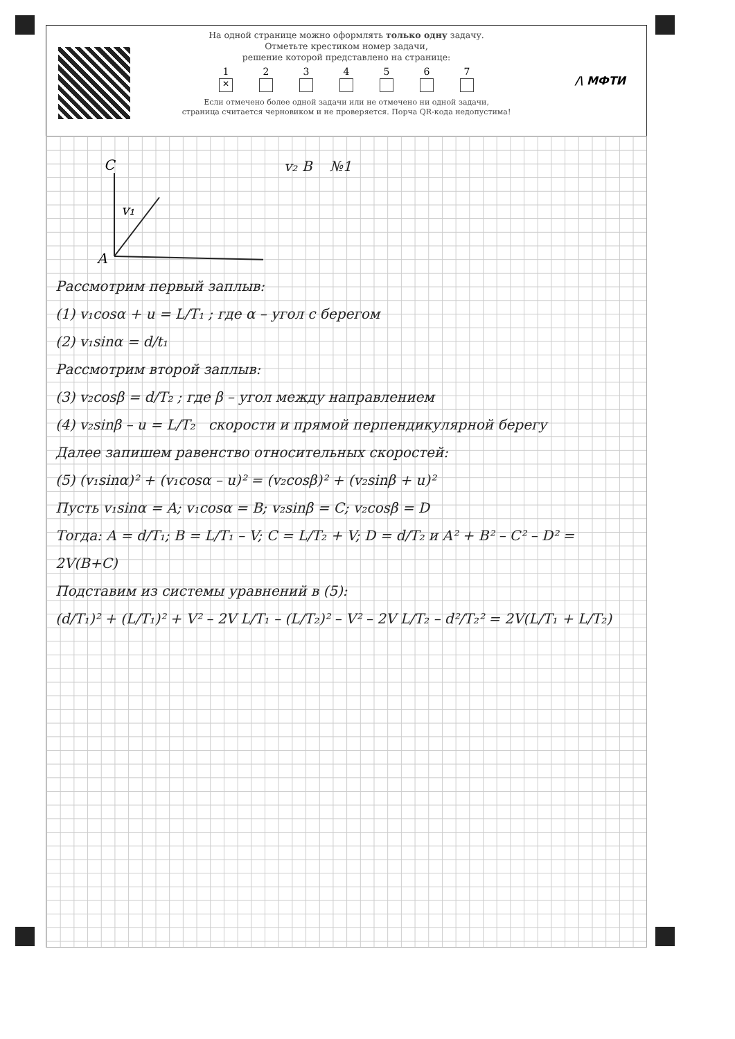На одной странице можно оформлять только одну задачу.
Отметьте крестиком номер задачи,
решение которой представлено на странице:
1
✕
2 3 4 5 6 7
Если отмечено более одной задачи или не отмечено ни одной задачи,
страница считается черновиком и не проверяется. Порча QR-кода недопустима!
/\ МФТИ
C
v₁
A
v₂ B №1
Рассмотрим первый заплыв:
(1) v₁cosα + u = L/T₁ ; где α – угол с берегом
(2) v₁sinα = d/t₁
Рассмотрим второй заплыв:
(3) v₂cosβ = d/T₂ ; где β – угол между направлением
(4) v₂sinβ – u = L/T₂ скорости и прямой перпендикулярной берегу
Далее запишем равенство относительных скоростей:
(5) (v₁sinα)² + (v₁cosα – u)² = (v₂cosβ)² + (v₂sinβ + u)²
Пусть v₁sinα = A; v₁cosα = B; v₂sinβ = C; v₂cosβ = D
Тогда: A = d/T₁; B = L/T₁ – V; C = L/T₂ + V; D = d/T₂ и A² + B² – C² – D² = 2V(B+C)
Подставим из системы уравнений в (5):
(d/T₁)² + (L/T₁)² + V² – 2V L/T₁ – (L/T₂)² – V² – 2V L/T₂ – d²/T₂² = 2V(L/T₁ + L/T₂)